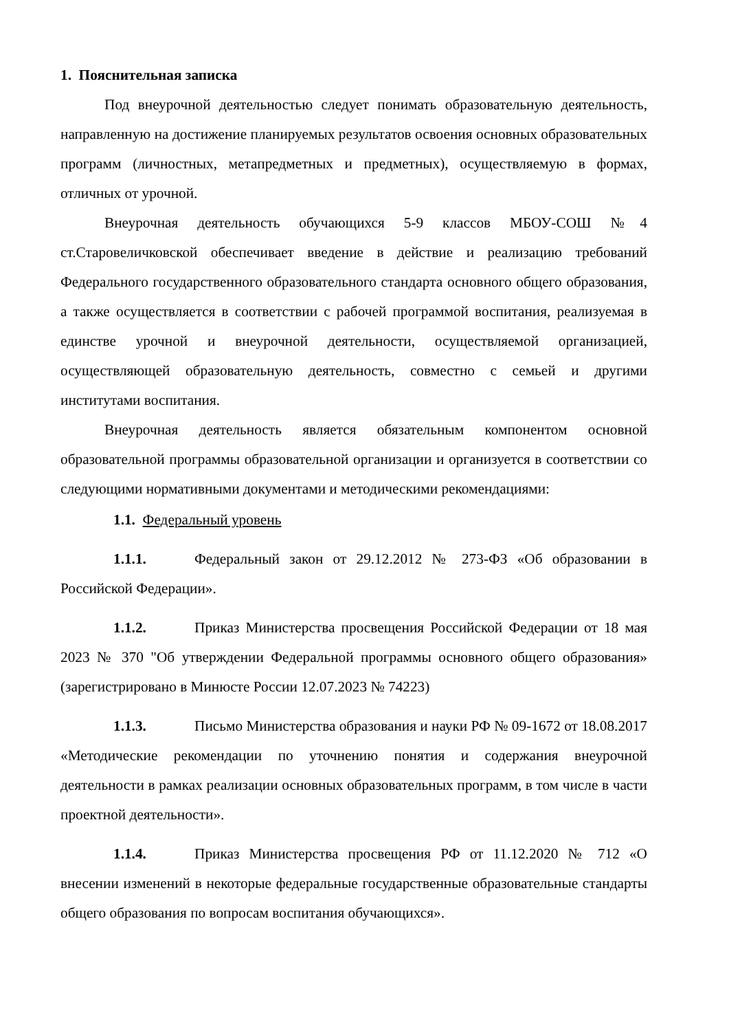1. Пояснительная записка
Под внеурочной деятельностью следует понимать образовательную деятельность, направленную на достижение планируемых результатов освоения основных образовательных программ (личностных, метапредметных и предметных), осуществляемую в формах, отличных от урочной.
Внеурочная деятельность обучающихся 5-9 классов МБОУ-СОШ №4 ст.Старовеличковской обеспечивает введение в действие и реализацию требований Федерального государственного образовательного стандарта основного общего образования, а также осуществляется в соответствии с рабочей программой воспитания, реализуемая в единстве урочной и внеурочной деятельности, осуществляемой организацией, осуществляющей образовательную деятельность, совместно с семьей и другими институтами воспитания.
Внеурочная деятельность является обязательным компонентом основной образовательной программы образовательной организации и организуется в соответствии со следующими нормативными документами и методическими рекомендациями:
1.1. Федеральный уровень
1.1.1. Федеральный закон от 29.12.2012 № 273-ФЗ «Об образовании в Российской Федерации».
1.1.2. Приказ Министерства просвещения Российской Федерации от 18 мая 2023 № 370 "Об утверждении Федеральной программы основного общего образования» (зарегистрировано в Минюсте России 12.07.2023 № 74223)
1.1.3. Письмо Министерства образования и науки РФ № 09-1672 от 18.08.2017 «Методические рекомендации по уточнению понятия и содержания внеурочной деятельности в рамках реализации основных образовательных программ, в том числе в части проектной деятельности».
1.1.4. Приказ Министерства просвещения РФ от 11.12.2020 № 712 «О внесении изменений в некоторые федеральные государственные образовательные стандарты общего образования по вопросам воспитания обучающихся».